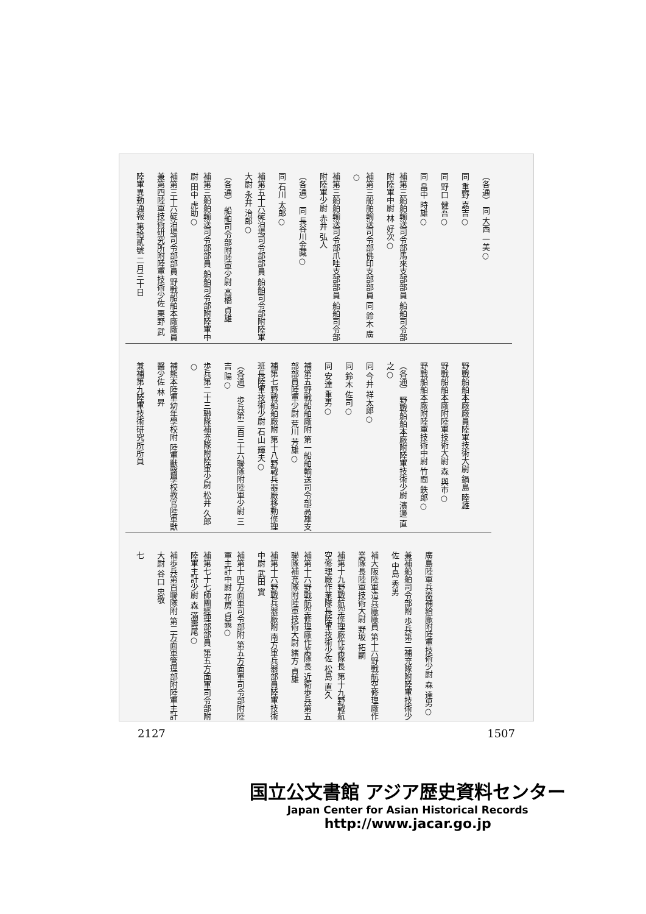（各通） 同 大西 一美○
同 重野 嘉吉○
同 野口 健吾○
同 畠中 時雄○
補第三船舶輸送司令部馬來支部部員 船舶司令部附陸軍中尉 林 好次○
補第三船舶輸送司令部佛印支部部員 同 鈴木 廣○
補第三船舶輸送司令部爪哇支部部員 船舶司令部附陸軍少尉 赤井 弘人
（各通） 同 長谷川金藏○
同 石川 太郎○
補第五十六碇泊場司令部部員 船舶司令部附陸軍大尉 永井 治郎○
（各通） 船舶司令部附陸軍少尉 高橋 貞雄
補第三船舶輸送司令部部員 船舶司令部附陸軍中尉 田中 虎助○
補第三十六碇泊場司令部部員 野戰船舶本廠廠員兼第四陸軍技術研究所附陸軍技術少佐 栗野 武
陸軍異動通報 第拾貳號 二月三十日
野戰船舶本廠廠員陸軍技術大尉 鍋島 睦雄
野戰船舶本廠附陸軍技術大尉 森 與市○
野戰船舶本廠附陸軍技術中尉 竹間 鉄郎○
（各通） 野戰船舶本廠附陸軍技術少尉 濱邊 直之○
同 今井 祥太郎○
同 鈴木 佐司○
同 安達 重男○
補第五野戰船舶廠附 第一船舶輸送司令部高雄支部部員陸軍少尉 荒川 芳雄○
補第七野戰船舶廠附 第十八野戰兵器廠移動修理班長陸軍技術少尉 石山 輝夫○
（各通） 歩兵第二百三十六聯隊附陸軍少尉 三吉 陽○
歩兵第二十三聯隊補充隊附陸軍少尉 松井 久郎○
補熊本陸軍幼年學校附 陸軍獸醫學校教官陸軍獸醫少佐 林 昇
兼補第九陸軍技術研究所所員
廣島陸軍兵器補給廠附陸軍技術少尉 森 達男○
兼補船舶司令部附 歩兵第二補充隊附陸軍技術少佐 中島 秀男
補大阪陸軍造兵廠廠員 第十六野戰航空修理廠作業隊長陸軍技術大尉 野坂 拓嗣
補第十九野戰航空修理廠作業隊長 第十九野戰航空修理廠作業隊長陸軍技術少佐 松島 直久
補第十六野戰航空修理廠作業隊長 近衛歩兵第五聯隊補充隊附陸軍技術大尉 緒方 貞雄
補第十六野戰兵器廠附 南方軍兵器部員陸軍技術中尉 武田 實
補第十四方面軍司令部附 第五方面軍司令部附陸軍主計中尉 花房 貞義○
補第七十七師團經理部部員 第五方面軍司令部附陸軍主計少尉 森 滿壽尾○
補歩兵第百聯隊附 第二方面軍管理部附陸軍主計大尉 谷口 忠敬
七
2127 1507
国立公文書館 アジア歴史資料センター
Japan Center for Asian Historical Records
http://www.jacar.go.jp